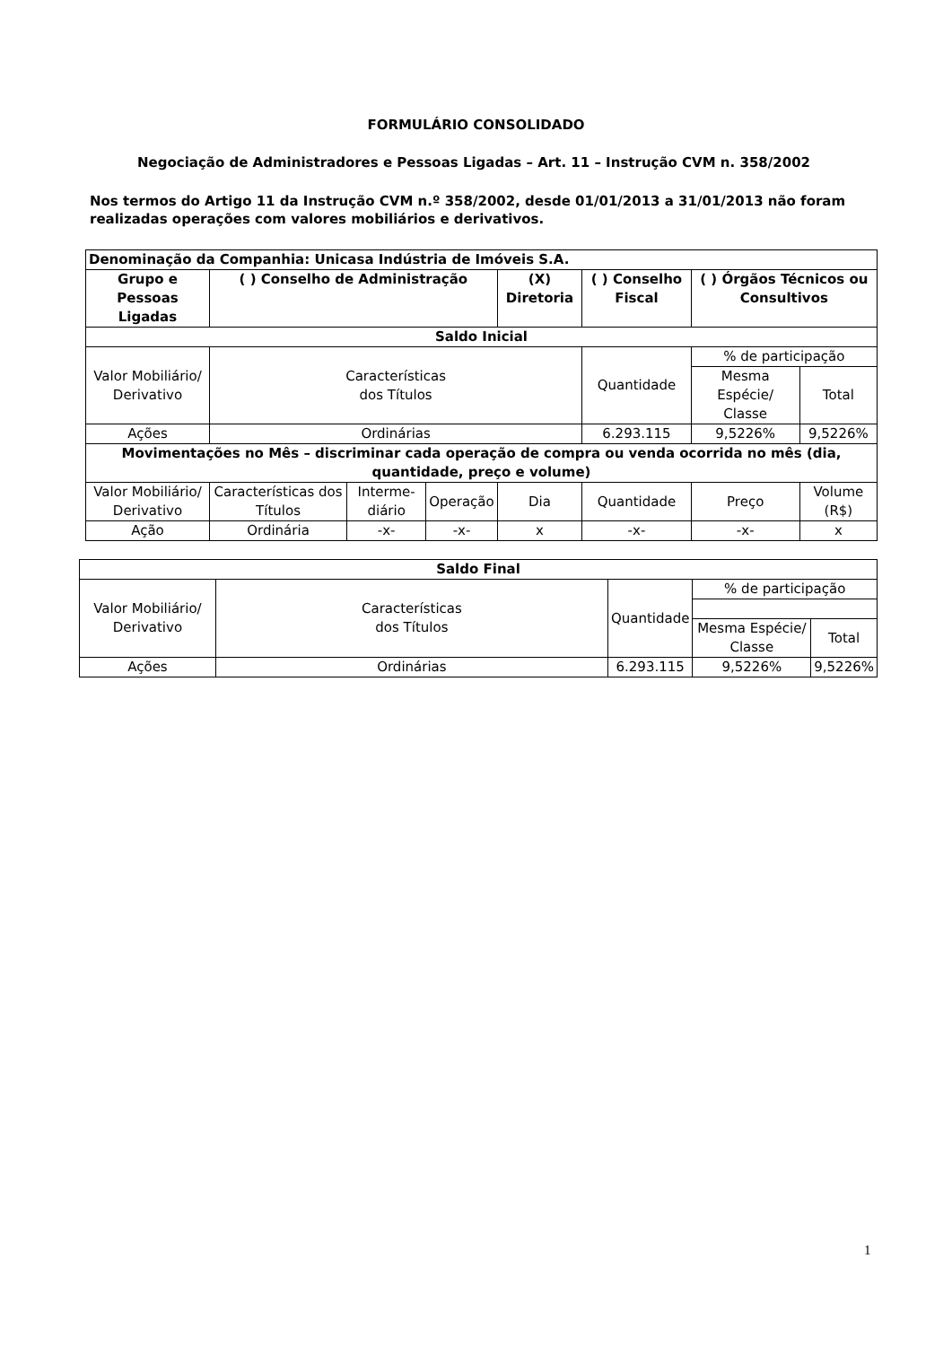FORMULÁRIO CONSOLIDADO
Negociação de Administradores e Pessoas Ligadas – Art. 11 – Instrução CVM n. 358/2002
Nos termos do Artigo 11 da Instrução CVM n.º 358/2002, desde 01/01/2013 a 31/01/2013 não foram realizadas operações com valores mobiliários e derivativos.
| Denominação da Companhia: Unicasa Indústria de Imóveis S.A. | | | | | | | |
| --- | --- | --- | --- | --- | --- | --- | --- |
| Grupo e Pessoas Ligadas | ( ) Conselho de Administração | | | (X) Diretoria | ( ) Conselho Fiscal | ( ) Órgãos Técnicos ou Consultivos | |
| Saldo Inicial | | | | | | | |
| Valor Mobiliário/ Derivativo | Características dos Títulos | | | | Quantidade | % de participação | |
| | | | | | | Mesma Espécie/ Classe | Total |
| Ações | Ordinárias | | | | 6.293.115 | 9,5226% | 9,5226% |
| Movimentações no Mês – discriminar cada operação de compra ou venda ocorrida no mês (dia, quantidade, preço e volume) | | | | | | | |
| Valor Mobiliário/ Derivativo | Características dos Títulos | Interme-diário | Operação | Dia | Quantidade | Preço | Volume (R$) |
| Ação | Ordinária | -x- | -x- | x | -x- | -x- | x |
| Saldo Final | | | | |
| --- | --- | --- | --- | --- |
| Valor Mobiliário/ Derivativo | Características dos Títulos | Quantidade | % de participação | |
| | | | Mesma Espécie/ Classe | Total |
| Ações | Ordinárias | 6.293.115 | 9,5226% | 9,5226% |
1